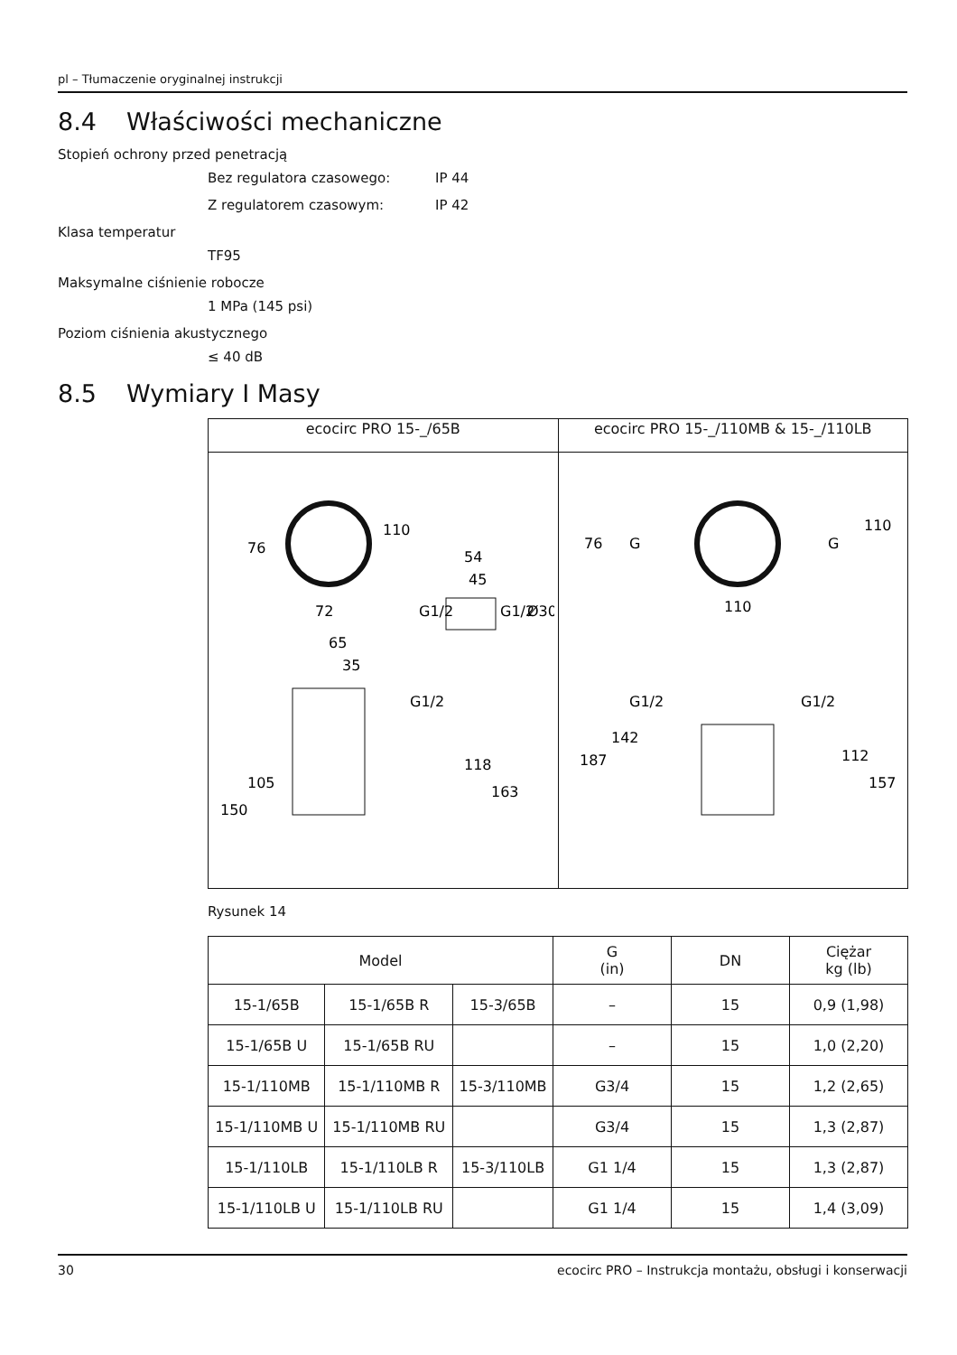pl – Tłumaczenie oryginalnej instrukcji
8.4 Właściwości mechaniczne
Stopień ochrony przed penetracją
Bez regulatora czasowego: IP 44
Z regulatorem czasowym: IP 42
Klasa temperatur
TF95
Maksymalne ciśnienie robocze
1 MPa (145 psi)
Poziom ciśnienia akustycznego
≤ 40 dB
8.5 Wymiary I Masy
| ecocirc PRO 15-_/65B | ecocirc PRO 15-_/110MB & 15-_/110LB |
| 76 110 72 54 45 65 35 G1/2 105 150 118 163 G1/2 G1/2 Ø30 | 76 G G 110 110 G1/2 G1/2 142 187 112 157 |
Rysunek 14
| Model | | | G (in) | DN | Ciężar kg (lb) |
| --- | --- | --- | --- | --- | --- |
| 15-1/65B | 15-1/65B R | 15-3/65B | – | 15 | 0,9 (1,98) |
| 15-1/65B U | 15-1/65B RU | | – | 15 | 1,0 (2,20) |
| 15-1/110MB | 15-1/110MB R | 15-3/110MB | G3/4 | 15 | 1,2 (2,65) |
| 15-1/110MB U | 15-1/110MB RU | | G3/4 | 15 | 1,3 (2,87) |
| 15-1/110LB | 15-1/110LB R | 15-3/110LB | G1 1/4 | 15 | 1,3 (2,87) |
| 15-1/110LB U | 15-1/110LB RU | | G1 1/4 | 15 | 1,4 (3,09) |
30 ecocirc PRO – Instrukcja montażu, obsługi i konserwacji